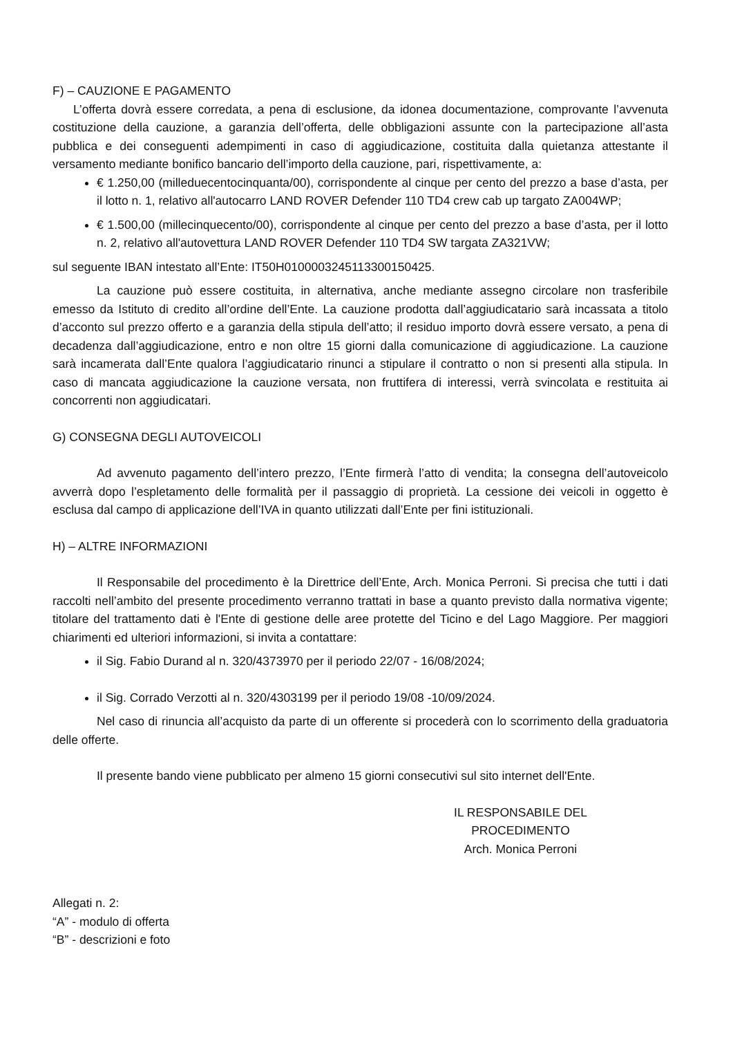F) – CAUZIONE E PAGAMENTO
L’offerta dovrà essere corredata, a pena di esclusione, da idonea documentazione, comprovante l’avvenuta costituzione della cauzione, a garanzia dell’offerta, delle obbligazioni assunte con la partecipazione all’asta pubblica e dei conseguenti adempimenti in caso di aggiudicazione, costituita dalla quietanza attestante il versamento mediante bonifico bancario dell’importo della cauzione, pari, rispettivamente, a:
€ 1.250,00 (milleduecentocinquanta/00), corrispondente al cinque per cento del prezzo a base d’asta, per il lotto n. 1, relativo all'autocarro LAND ROVER Defender 110 TD4 crew cab up targato ZA004WP;
€ 1.500,00 (millecinquecento/00), corrispondente al cinque per cento del prezzo a base d’asta, per il lotto n. 2, relativo all'autovettura LAND ROVER Defender 110 TD4 SW targata ZA321VW;
sul seguente IBAN intestato all’Ente: IT50H0100003245113300150425.
La cauzione può essere costituita, in alternativa, anche mediante assegno circolare non trasferibile emesso da Istituto di credito all’ordine dell’Ente. La cauzione prodotta dall’aggiudicatario sarà incassata a titolo d’acconto sul prezzo offerto e a garanzia della stipula dell’atto; il residuo importo dovrà essere versato, a pena di decadenza dall’aggiudicazione, entro e non oltre 15 giorni dalla comunicazione di aggiudicazione. La cauzione sarà incamerata dall’Ente qualora l’aggiudicatario rinunci a stipulare il contratto o non si presenti alla stipula. In caso di mancata aggiudicazione la cauzione versata, non fruttifera di interessi, verrà svincolata e restituita ai concorrenti non aggiudicatari.
G) CONSEGNA DEGLI AUTOVEICOLI
Ad avvenuto pagamento dell’intero prezzo, l’Ente firmerà l’atto di vendita; la consegna dell’autoveicolo avverrà dopo l’espletamento delle formalità per il passaggio di proprietà. La cessione dei veicoli in oggetto è esclusa dal campo di applicazione dell’IVA in quanto utilizzati dall’Ente per fini istituzionali.
H) – ALTRE INFORMAZIONI
Il Responsabile del procedimento è la Direttrice dell’Ente, Arch. Monica Perroni. Si precisa che tutti i dati raccolti nell’ambito del presente procedimento verranno trattati in base a quanto previsto dalla normativa vigente; titolare del trattamento dati è l'Ente di gestione delle aree protette del Ticino e del Lago Maggiore. Per maggiori chiarimenti ed ulteriori informazioni, si invita a contattare:
il Sig. Fabio Durand al n. 320/4373970 per il periodo 22/07 - 16/08/2024;
il Sig. Corrado Verzotti al n. 320/4303199 per il periodo 19/08 -10/09/2024.
Nel caso di rinuncia all’acquisto da parte di un offerente si procederà con lo scorrimento della graduatoria delle offerte.
Il presente bando viene pubblicato per almeno 15 giorni consecutivi sul sito internet dell'Ente.
IL RESPONSABILE DEL PROCEDIMENTO
Arch. Monica Perroni
Allegati n. 2:
“A” - modulo di offerta
“B” - descrizioni e foto